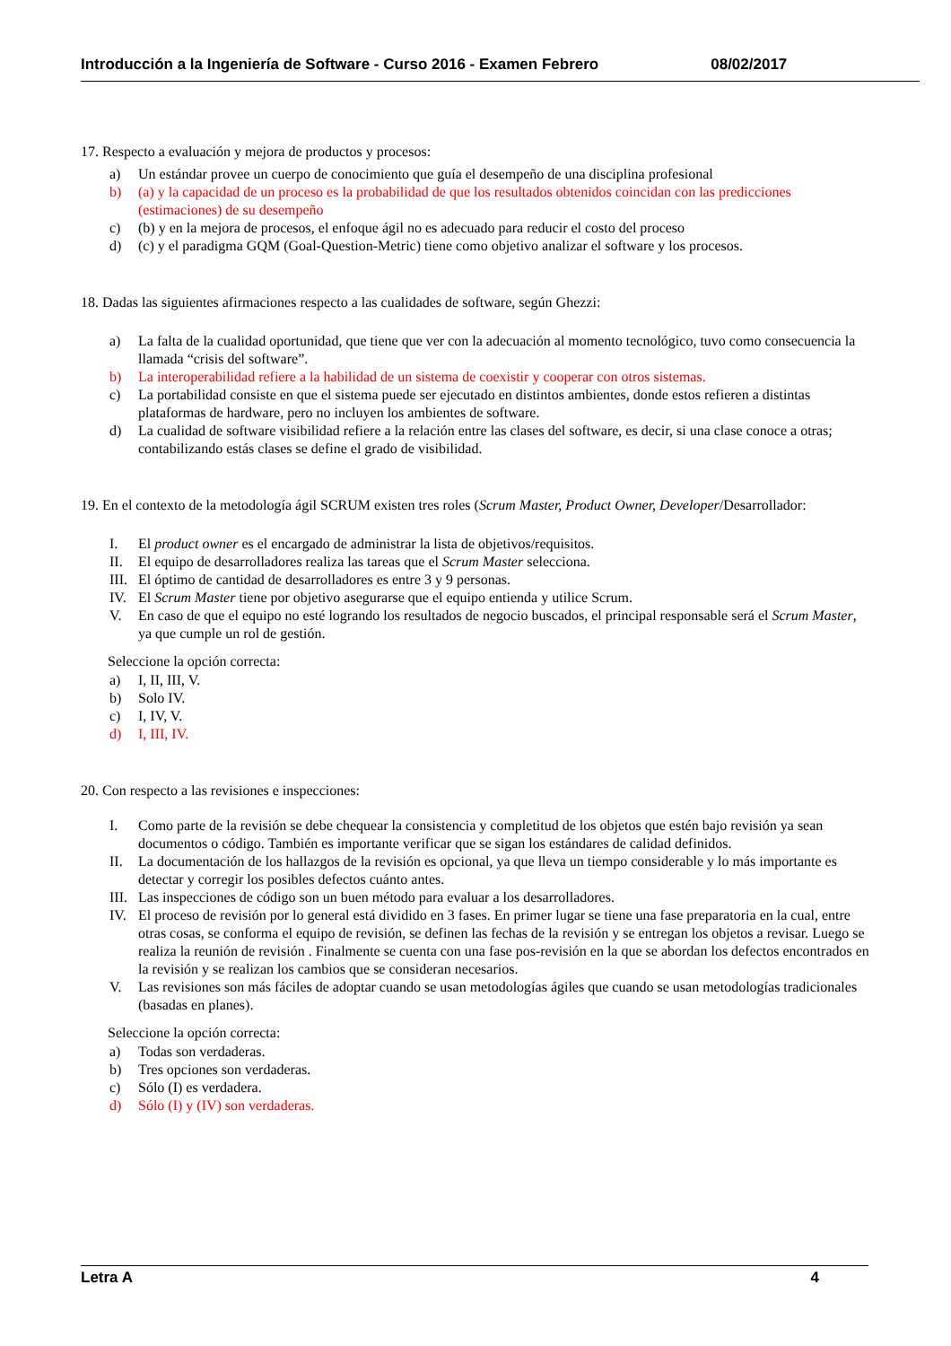Introducción a la Ingeniería de Software - Curso 2016 - Examen Febrero 08/02/2017
17. Respecto a evaluación y mejora de productos y procesos:
a) Un estándar provee un cuerpo de conocimiento que guía el desempeño de una disciplina profesional
b) (a) y la capacidad de un proceso es la probabilidad de que los resultados obtenidos coincidan con las predicciones (estimaciones) de su desempeño
c) (b) y en la mejora de procesos, el enfoque ágil no es adecuado para reducir el costo del proceso
d) (c) y el paradigma GQM (Goal-Question-Metric) tiene como objetivo analizar el software y los procesos.
18. Dadas las siguientes afirmaciones respecto a las cualidades de software, según Ghezzi:
a) La falta de la cualidad oportunidad, que tiene que ver con la adecuación al momento tecnológico, tuvo como consecuencia la llamada “crisis del software”.
b) La interoperabilidad refiere a la habilidad de un sistema de coexistir y cooperar con otros sistemas.
c) La portabilidad consiste en que el sistema puede ser ejecutado en distintos ambientes, donde estos refieren a distintas plataformas de hardware, pero no incluyen los ambientes de software.
d) La cualidad de software visibilidad refiere a la relación entre las clases del software, es decir, si una clase conoce a otras; contabilizando estás clases se define el grado de visibilidad.
19. En el contexto de la metodología ágil SCRUM existen tres roles (Scrum Master, Product Owner, Developer/Desarrollador:
I. El product owner es el encargado de administrar la lista de objetivos/requisitos.
II. El equipo de desarrolladores realiza las tareas que el Scrum Master selecciona.
III. El óptimo de cantidad de desarrolladores es entre 3 y 9 personas.
IV. El Scrum Master tiene por objetivo asegurarse que el equipo entienda y utilice Scrum.
V. En caso de que el equipo no esté logrando los resultados de negocio buscados, el principal responsable será el Scrum Master, ya que cumple un rol de gestión.
Seleccione la opción correcta:
a) I, II, III, V.
b) Solo IV.
c) I, IV, V.
d) I, III, IV.
20. Con respecto a las revisiones e inspecciones:
I. Como parte de la revisión se debe chequear la consistencia y completitud de los objetos que estén bajo revisión ya sean documentos o código. También es importante verificar que se sigan los estándares de calidad definidos.
II. La documentación de los hallazgos de la revisión es opcional, ya que lleva un tiempo considerable y lo más importante es detectar y corregir los posibles defectos cuánto antes.
III. Las inspecciones de código son un buen método para evaluar a los desarrolladores.
IV. El proceso de revisión por lo general está dividido en 3 fases. En primer lugar se tiene una fase preparatoria en la cual, entre otras cosas, se conforma el equipo de revisión, se definen las fechas de la revisión y se entregan los objetos a revisar. Luego se realiza la reunión de revisión . Finalmente se cuenta con una fase pos-revisión en la que se abordan los defectos encontrados en la revisión y se realizan los cambios que se consideran necesarios.
V. Las revisiones son más fáciles de adoptar cuando se usan metodologías ágiles que cuando se usan metodologías tradicionales (basadas en planes).
Seleccione la opción correcta:
a) Todas son verdaderas.
b) Tres opciones son verdaderas.
c) Sólo (I) es verdadera.
d) Sólo (I) y (IV) son verdaderas.
Letra A 4